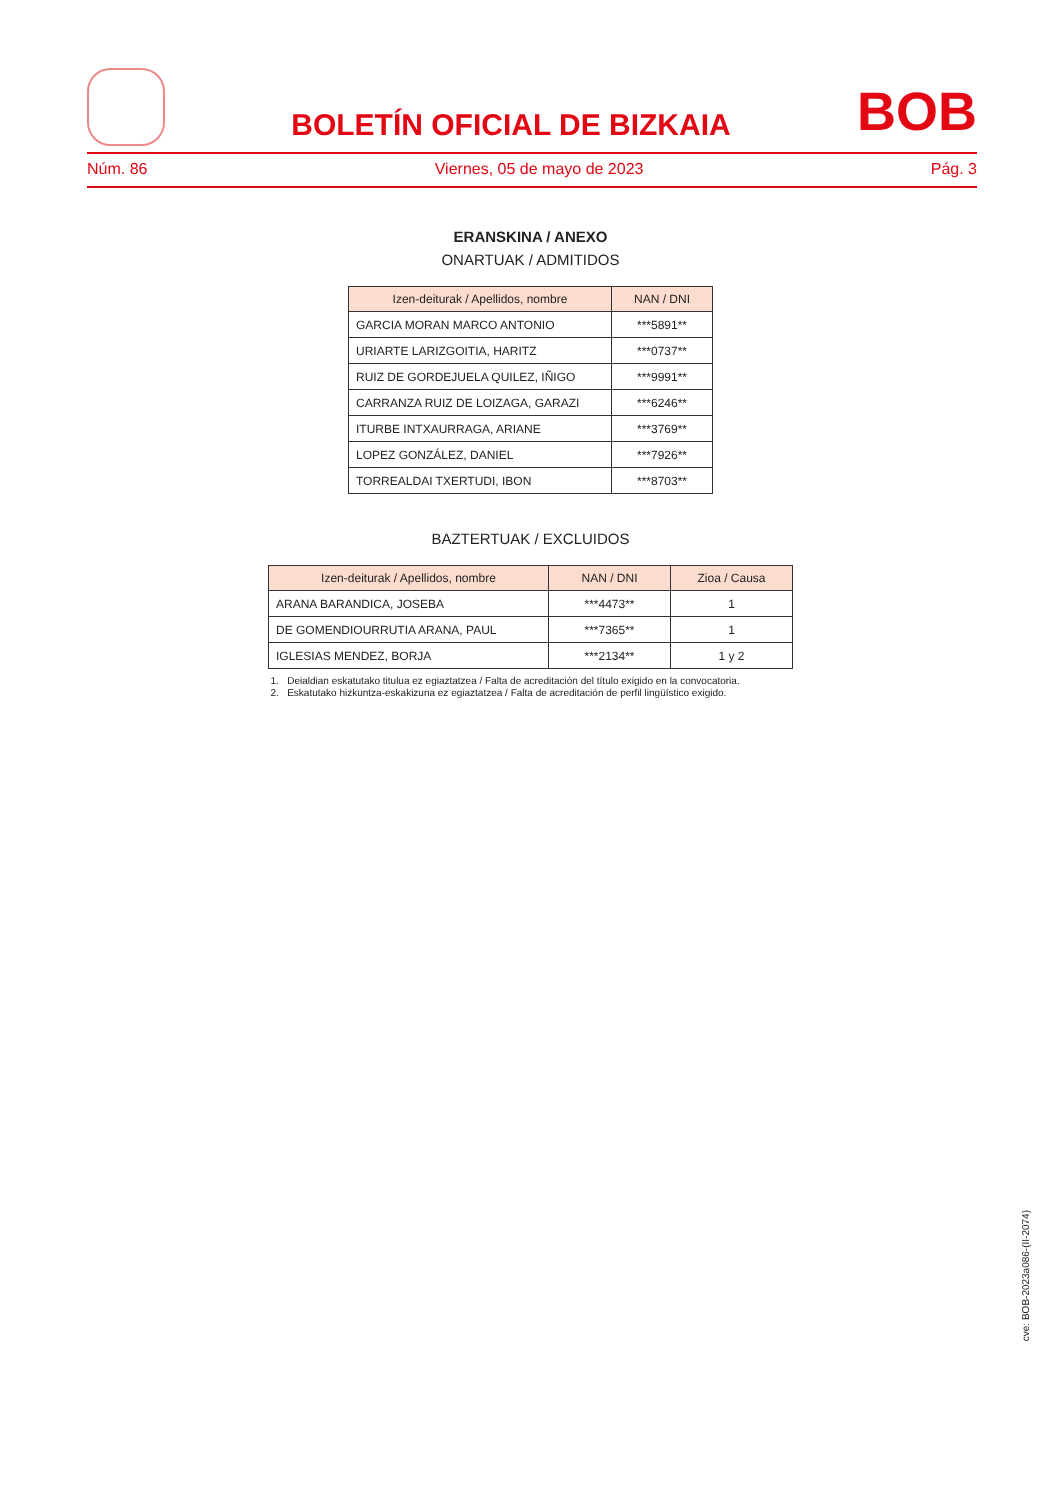BOLETÍN OFICIAL DE BIZKAIA
BOB
Núm. 86 Viernes, 05 de mayo de 2023 Pág. 3
ERANSKINA / ANEXO
ONARTUAK / ADMITIDOS
| Izen-deiturak / Apellidos, nombre | NAN / DNI |
| --- | --- |
| GARCIA MORAN MARCO ANTONIO | ***5891** |
| URIARTE LARIZGOITIA, HARITZ | ***0737** |
| RUIZ DE GORDEJUELA QUILEZ, IÑIGO | ***9991** |
| CARRANZA RUIZ DE LOIZAGA, GARAZI | ***6246** |
| ITURBE INTXAURRAGA, ARIANE | ***3769** |
| LOPEZ GONZÁLEZ, DANIEL | ***7926** |
| TORREALDAI TXERTUDI, IBON | ***8703** |
BAZTERTUAK / EXCLUIDOS
| Izen-deiturak / Apellidos, nombre | NAN / DNI | Zioa / Causa |
| --- | --- | --- |
| ARANA BARANDICA, JOSEBA | ***4473** | 1 |
| DE GOMENDIOURRUTIA ARANA, PAUL | ***7365** | 1 |
| IGLESIAS MENDEZ, BORJA | ***2134** | 1 y 2 |
1. Deialdian eskatutako titulua ez egiaztatzea / Falta de acreditación del título exigido en la convocatoria.
2. Eskatutako hizkuntza-eskakizuna ez egiaztatzea / Falta de acreditación de perfil lingüístico exigido.
cve: BOB-2023a086-(II-2074)